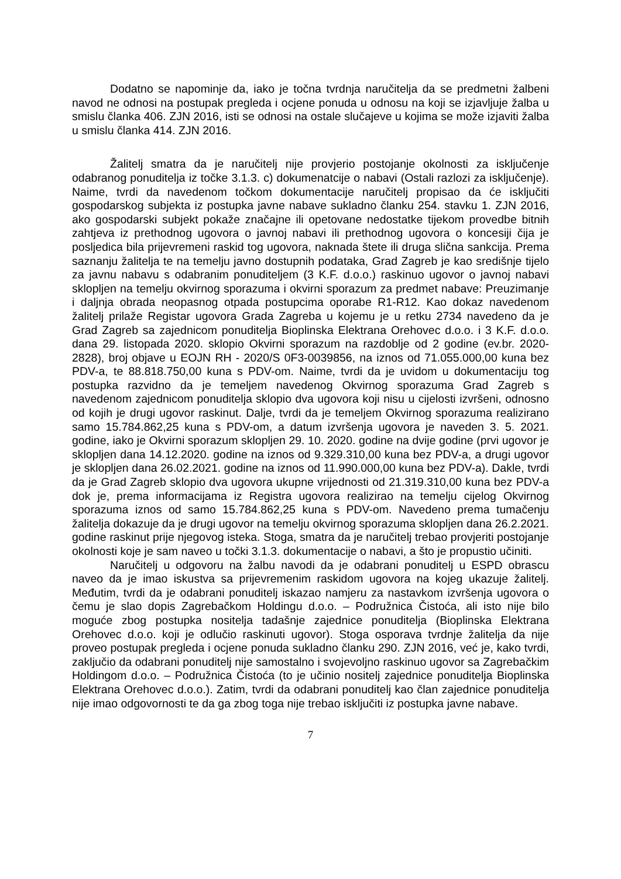Dodatno se napominje da, iako je točna tvrdnja naručitelja da se predmetni žalbeni navod ne odnosi na postupak pregleda i ocjene ponuda u odnosu na koji se izjavljuje žalba u smislu članka 406. ZJN 2016, isti se odnosi na ostale slučajeve u kojima se može izjaviti žalba u smislu članka 414. ZJN 2016.
Žalitelj smatra da je naručitelj nije provjerio postojanje okolnosti za isključenje odabranog ponuditelja iz točke 3.1.3. c) dokumenatcije o nabavi (Ostali razlozi za isključenje). Naime, tvrdi da navedenom točkom dokumentacije naručitelj propisao da će isključiti gospodarskog subjekta iz postupka javne nabave sukladno članku 254. stavku 1. ZJN 2016, ako gospodarski subjekt pokaže značajne ili opetovane nedostatke tijekom provedbe bitnih zahtjeva iz prethodnog ugovora o javnoj nabavi ili prethodnog ugovora o koncesiji čija je posljedica bila prijevremeni raskid tog ugovora, naknada štete ili druga slična sankcija. Prema saznanju žalitelja te na temelju javno dostupnih podataka, Grad Zagreb je kao središnje tijelo za javnu nabavu s odabranim ponuditeljem (3 K.F. d.o.o.) raskinuo ugovor o javnoj nabavi sklopljen na temelju okvirnog sporazuma i okvirni sporazum za predmet nabave: Preuzimanje i daljnja obrada neopasnog otpada postupcima oporabe R1-R12. Kao dokaz navedenom žalitelj prilaže Registar ugovora Grada Zagreba u kojemu je u retku 2734 navedeno da je Grad Zagreb sa zajednicom ponuditelja Bioplinska Elektrana Orehovec d.o.o. i 3 K.F. d.o.o. dana 29. listopada 2020. sklopio Okvirni sporazum na razdoblje od 2 godine (ev.br. 2020-2828), broj objave u EOJN RH - 2020/S 0F3-0039856, na iznos od 71.055.000,00 kuna bez PDV-a, te 88.818.750,00 kuna s PDV-om. Naime, tvrdi da je uvidom u dokumentaciju tog postupka razvidno da je temeljem navedenog Okvirnog sporazuma Grad Zagreb s navedenom zajednicom ponuditelja sklopio dva ugovora koji nisu u cijelosti izvršeni, odnosno od kojih je drugi ugovor raskinut. Dalje, tvrdi da je temeljem Okvirnog sporazuma realizirano samo 15.784.862,25 kuna s PDV-om, a datum izvršenja ugovora je naveden 3. 5. 2021. godine, iako je Okvirni sporazum sklopljen 29. 10. 2020. godine na dvije godine (prvi ugovor je sklopljen dana 14.12.2020. godine na iznos od 9.329.310,00 kuna bez PDV-a, a drugi ugovor je sklopljen dana 26.02.2021. godine na iznos od 11.990.000,00 kuna bez PDV-a). Dakle, tvrdi da je Grad Zagreb sklopio dva ugovora ukupne vrijednosti od 21.319.310,00 kuna bez PDV-a dok je, prema informacijama iz Registra ugovora realizirao na temelju cijelog Okvirnog sporazuma iznos od samo 15.784.862,25 kuna s PDV-om. Navedeno prema tumačenju žalitelja dokazuje da je drugi ugovor na temelju okvirnog sporazuma sklopljen dana 26.2.2021. godine raskinut prije njegovog isteka. Stoga, smatra da je naručitelj trebao provjeriti postojanje okolnosti koje je sam naveo u točki 3.1.3. dokumentacije o nabavi, a što je propustio učiniti.
Naručitelj u odgovoru na žalbu navodi da je odabrani ponuditelj u ESPD obrascu naveo da je imao iskustva sa prijevremenim raskidom ugovora na kojeg ukazuje žalitelj. Međutim, tvrdi da je odabrani ponuditelj iskazao namjeru za nastavkom izvršenja ugovora o čemu je slao dopis Zagrebačkom Holdingu d.o.o. – Podružnica Čistoća, ali isto nije bilo moguće zbog postupka nositelja tadašnje zajednice ponuditelja (Bioplinska Elektrana Orehovec d.o.o. koji je odlučio raskinuti ugovor). Stoga osporava tvrdnje žalitelja da nije proveo postupak pregleda i ocjene ponuda sukladno članku 290. ZJN 2016, već je, kako tvrdi, zaključio da odabrani ponuditelj nije samostalno i svojevoljno raskinuo ugovor sa Zagrebačkim Holdingom d.o.o. – Podružnica Čistoća (to je učinio nositelj zajednice ponuditelja Bioplinska Elektrana Orehovec d.o.o.). Zatim, tvrdi da odabrani ponuditelj kao član zajednice ponuditelja nije imao odgovornosti te da ga zbog toga nije trebao isključiti iz postupka javne nabave.
7